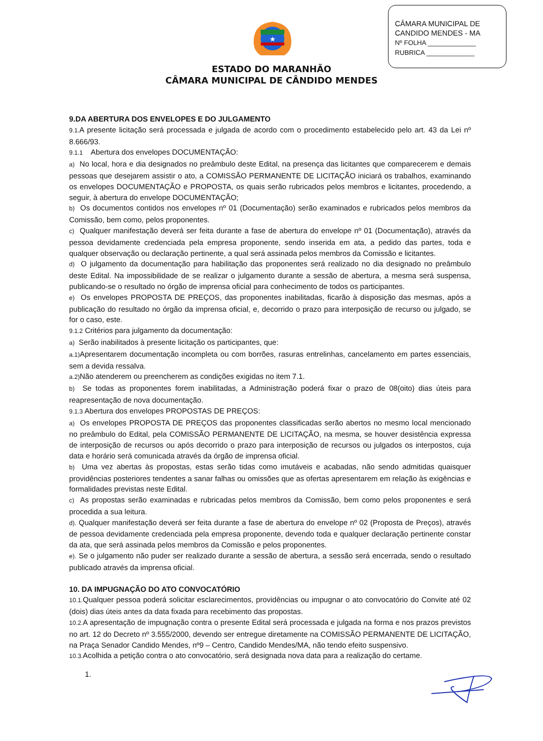CÂMARA MUNICIPAL DE
CANDIDO MENDES - MA
Nº FOLHA _____________
RUBRICA _____________
★
ESTADO DO MARANHÃO
CÂMARA MUNICIPAL DE CÂNDIDO MENDES
9.DA ABERTURA DOS ENVELOPES E DO JULGAMENTO
9.1. A presente licitação será processada e julgada de acordo com o procedimento estabelecido pelo art. 43 da Lei nº 8.666/93.
9.1.1 Abertura dos envelopes DOCUMENTAÇÃO:
a) No local, hora e dia designados no preâmbulo deste Edital, na presença das licitantes que comparecerem e demais pessoas que desejarem assistir o ato, a COMISSÃO PERMANENTE DE LICITAÇÃO iniciará os trabalhos, examinando os envelopes DOCUMENTAÇÃO e PROPOSTA, os quais serão rubricados pelos membros e licitantes, procedendo, a seguir, à abertura do envelope DOCUMENTAÇÃO;
b) Os documentos contidos nos envelopes nº 01 (Documentação) serão examinados e rubricados pelos membros da Comissão, bem como, pelos proponentes.
c) Qualquer manifestação deverá ser feita durante a fase de abertura do envelope nº 01 (Documentação), através da pessoa devidamente credenciada pela empresa proponente, sendo inserida em ata, a pedido das partes, toda e qualquer observação ou declaração pertinente, a qual será assinada pelos membros da Comissão e licitantes.
d) O julgamento da documentação para habilitação das proponentes será realizado no dia designado no preâmbulo deste Edital. Na impossibilidade de se realizar o julgamento durante a sessão de abertura, a mesma será suspensa, publicando-se o resultado no órgão de imprensa oficial para conhecimento de todos os participantes.
e) Os envelopes PROPOSTA DE PREÇOS, das proponentes inabilitadas, ficarão à disposição das mesmas, após a publicação do resultado no órgão da imprensa oficial, e, decorrido o prazo para interposição de recurso ou julgado, se for o caso, este.
9.1.2 Critérios para julgamento da documentação:
a) Serão inabilitados à presente licitação os participantes, que:
a.1) Apresentarem documentação incompleta ou com borrões, rasuras entrelinhas, cancelamento em partes essenciais, sem a devida ressalva.
a.2) Não atenderem ou preencherem as condições exigidas no item 7.1.
b) Se todas as proponentes forem inabilitadas, a Administração poderá fixar o prazo de 08(oito) dias úteis para reapresentação de nova documentação.
9.1.3 Abertura dos envelopes PROPOSTAS DE PREÇOS:
a) Os envelopes PROPOSTA DE PREÇOS das proponentes classificadas serão abertos no mesmo local mencionado no preâmbulo do Edital, pela COMISSÃO PERMANENTE DE LICITAÇÃO, na mesma, se houver desistência expressa de interposição de recursos ou após decorrido o prazo para interposição de recursos ou julgados os interpostos, cuja data e horário será comunicada através da órgão de imprensa oficial.
b) Uma vez abertas às propostas, estas serão tidas como imutáveis e acabadas, não sendo admitidas quaisquer providências posteriores tendentes a sanar falhas ou omissões que as ofertas apresentarem em relação às exigências e formalidades previstas neste Edital.
c) As propostas serão examinadas e rubricadas pelos membros da Comissão, bem como pelos proponentes e será procedida a sua leitura.
d). Qualquer manifestação deverá ser feita durante a fase de abertura do envelope nº 02 (Proposta de Preços), através de pessoa devidamente credenciada pela empresa proponente, devendo toda e qualquer declaração pertinente constar da ata, que será assinada pelos membros da Comissão e pelos proponentes.
e). Se o julgamento não puder ser realizado durante a sessão de abertura, a sessão será encerrada, sendo o resultado publicado através da imprensa oficial.
10. DA IMPUGNAÇÃO DO ATO CONVOCATÓRIO
10.1. Qualquer pessoa poderá solicitar esclarecimentos, providências ou impugnar o ato convocatório do Convite até 02 (dois) dias úteis antes da data fixada para recebimento das propostas.
10.2. A apresentação de impugnação contra o presente Edital será processada e julgada na forma e nos prazos previstos no art. 12 do Decreto nº 3.555/2000, devendo ser entregue diretamente na COMISSÃO PERMANENTE DE LICITAÇÃO, na Praça Senador Candido Mendes, nº9 – Centro, Candido Mendes/MA, não tendo efeito suspensivo.
10.3. Acolhida a petição contra o ato convocatório, será designada nova data para a realização do certame.
1.